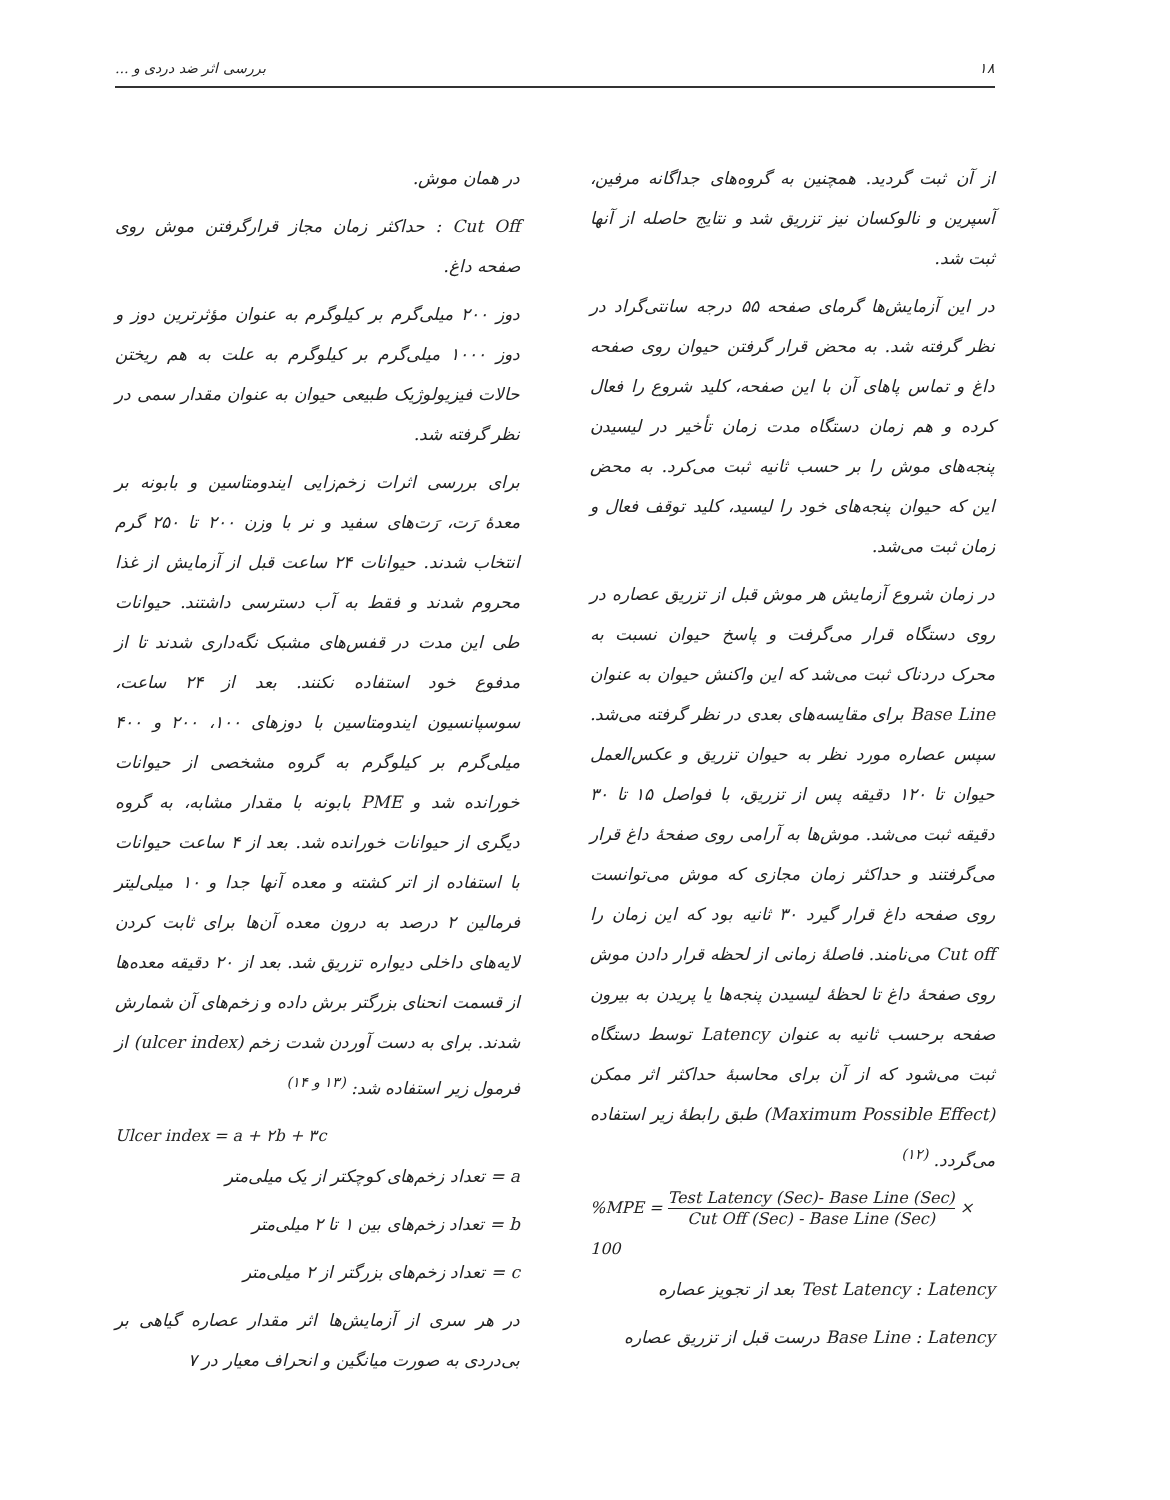۱۸ بررسی اثر ضد دردی و ...
از آن ثبت گردید. همچنین به گروه‌های جداگانه مرفین، آسپرین و نالوکسان نیز تزریق شد و نتایج حاصله از آنها ثبت شد.
در این آزمایش‌ها گرمای صفحه ۵۵ درجه سانتی‌گراد در نظر گرفته شد. به محض قرار گرفتن حیوان روی صفحه داغ و تماس پاهای آن با این صفحه، کلید شروع را فعال کرده و هم زمان دستگاه مدت زمان تأخیر در لیسیدن پنجه‌های موش را بر حسب ثانیه ثبت می‌کرد. به محض این که حیوان پنجه‌های خود را لیسید، کلید توقف فعال و زمان ثبت می‌شد.
در زمان شروع آزمایش هر موش قبل از تزریق عصاره در روی دستگاه قرار می‌گرفت و پاسخ حیوان نسبت به محرک دردناک ثبت می‌شد که این واکنش حیوان به عنوان Base Line برای مقایسه‌های بعدی در نظر گرفته می‌شد. سپس عصاره مورد نظر به حیوان تزریق و عکس‌العمل حیوان تا ۱۲۰ دقیقه پس از تزریق، با فواصل ۱۵ تا ۳۰ دقیقه ثبت می‌شد. موش‌ها به آرامی روی صفحهٔ داغ قرار می‌گرفتند و حداکثر زمان مجازی که موش می‌توانست روی صفحه داغ قرار گیرد ۳۰ ثانیه بود که این زمان را Cut off می‌نامند. فاصلهٔ زمانی از لحظه قرار دادن موش روی صفحهٔ داغ تا لحظهٔ لیسیدن پنجه‌ها یا پریدن به بیرون صفحه برحسب ثانیه به عنوان Latency توسط دستگاه ثبت می‌شود که از آن برای محاسبهٔ حداکثر اثر ممکن (Maximum Possible Effect) طبق رابطهٔ زیر استفاده می‌گردد. <sup>(۱۲)</sup>
%MPE = Test Latency (Sec)- Base Line (Sec) Cut Off (Sec) - Base Line (Sec) × 100
Test Latency : Latency بعد از تجویز عصاره
Base Line : Latency درست قبل از تزریق عصاره
در همان موش.
Cut Off : حداکثر زمان مجاز قرارگرفتن موش روی صفحه داغ.
دوز ۲۰۰ میلی‌گرم بر کیلوگرم به عنوان مؤثرترین دوز و دوز ۱۰۰۰ میلی‌گرم بر کیلوگرم به علت به هم ریختن حالات فیزیولوژیک طبیعی حیوان به عنوان مقدار سمی در نظر گرفته شد.
برای بررسی اثرات زخم‌زایی ایندومتاسین و بابونه بر معدهٔ رَت، رَت‌های سفید و نر با وزن ۲۰۰ تا ۲۵۰ گرم انتخاب شدند. حیوانات ۲۴ ساعت قبل از آزمایش از غذا محروم شدند و فقط به آب دسترسی داشتند. حیوانات طی این مدت در قفس‌های مشبک نگه‌داری شدند تا از مدفوع خود استفاده نکنند. بعد از ۲۴ ساعت، سوسپانسیون ایندومتاسین با دوزهای ۱۰۰، ۲۰۰ و ۴۰۰ میلی‌گرم بر کیلوگرم به گروه مشخصی از حیوانات خورانده شد و PME بابونه با مقدار مشابه، به گروه دیگری از حیوانات خورانده شد. بعد از ۴ ساعت حیوانات با استفاده از اتر کشته و معده آنها جدا و ۱۰ میلی‌لیتر فرمالین ۲ درصد به درون معده آن‌ها برای ثابت کردن لایه‌های داخلی دیواره تزریق شد. بعد از ۲۰ دقیقه معده‌ها از قسمت انحنای بزرگتر برش داده و زخم‌های آن شمارش شدند. برای به دست آوردن شدت زخم (ulcer index) از فرمول زیر استفاده شد: <sup>(۱۳ و ۱۴)</sup>
Ulcer index = a + ۲b + ۳c
a = تعداد زخم‌های کوچکتر از یک میلی‌متر
b = تعداد زخم‌های بین ۱ تا ۲ میلی‌متر
c = تعداد زخم‌های بزرگتر از ۲ میلی‌متر
در هر سری از آزمایش‌ها اثر مقدار عصاره گیاهی بر بی‌دردی به صورت میانگین و انحراف معیار در ۷